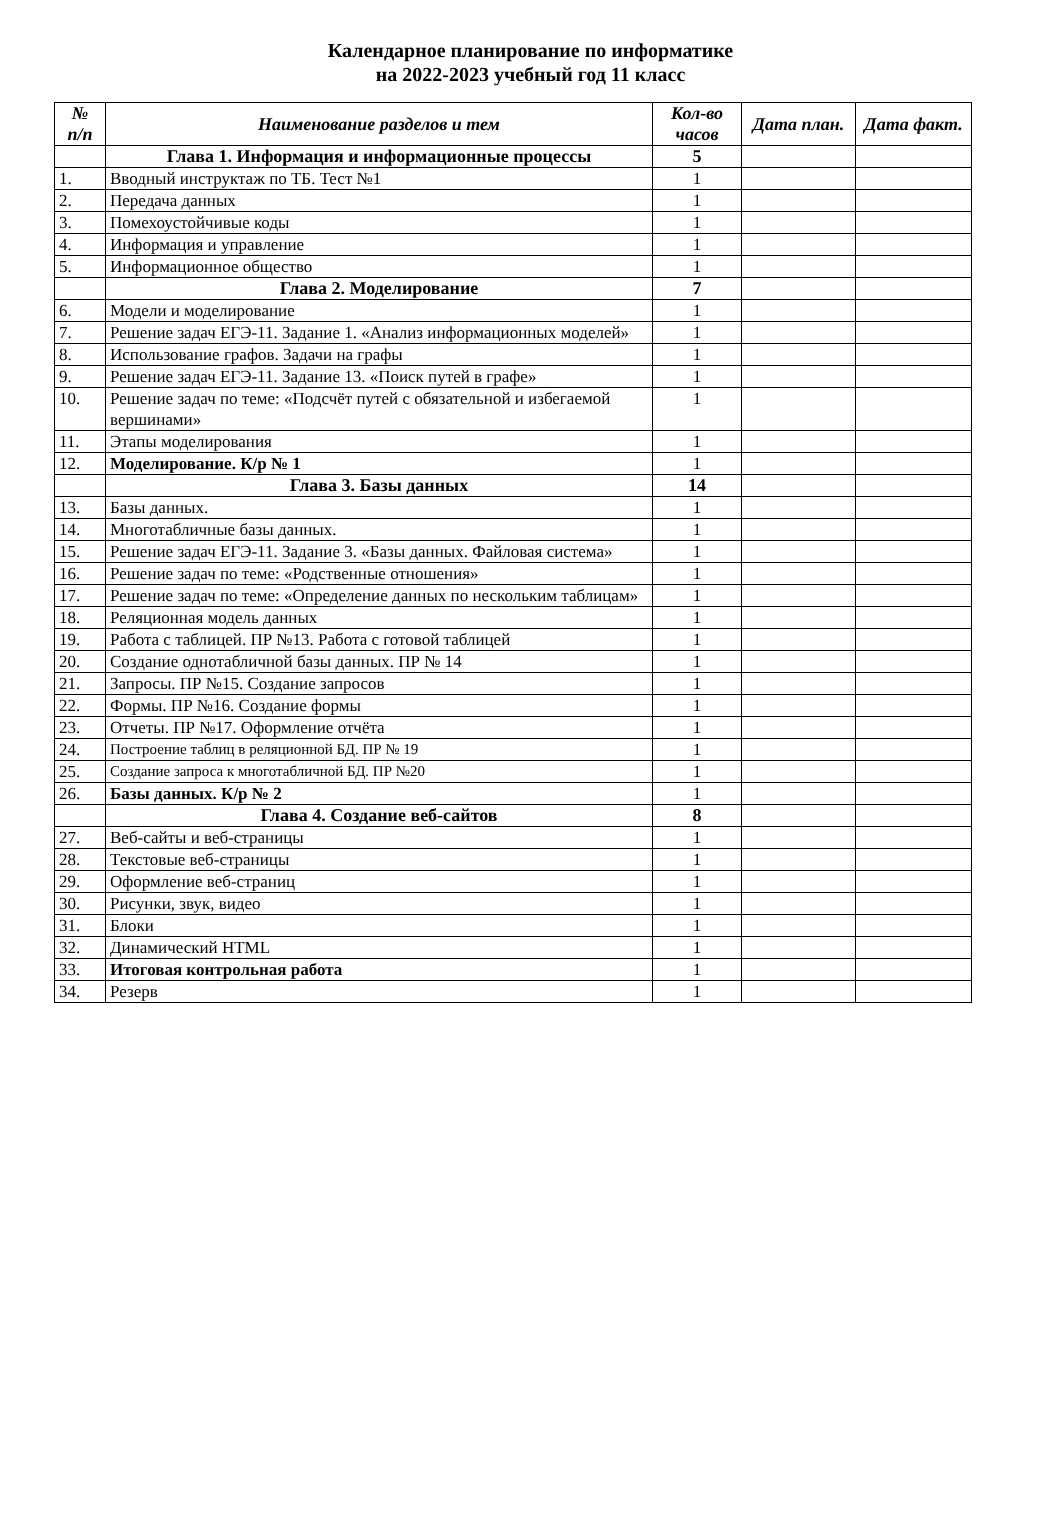Календарное планирование по информатике
на 2022-2023 учебный год 11 класс
| № п/п | Наименование разделов и тем | Кол-во часов | Дата план. | Дата факт. |
| --- | --- | --- | --- | --- |
| | Глава 1. Информация и информационные процессы | 5 | | |
| 1. | Вводный инструктаж по ТБ. Тест №1 | 1 | | |
| 2. | Передача данных | 1 | | |
| 3. | Помехоустойчивые коды | 1 | | |
| 4. | Информация и управление | 1 | | |
| 5. | Информационное общество | 1 | | |
| | Глава 2. Моделирование | 7 | | |
| 6. | Модели и моделирование | 1 | | |
| 7. | Решение задач ЕГЭ-11. Задание 1. «Анализ информационных моделей» | 1 | | |
| 8. | Использование графов. Задачи на графы | 1 | | |
| 9. | Решение задач ЕГЭ-11. Задание 13. «Поиск путей в графе» | 1 | | |
| 10. | Решение задач по теме: «Подсчёт путей с обязательной и избегаемой вершинами» | 1 | | |
| 11. | Этапы моделирования | 1 | | |
| 12. | Моделирование. К/р № 1 | 1 | | |
| | Глава 3. Базы данных | 14 | | |
| 13. | Базы данных. | 1 | | |
| 14. | Многотабличные базы данных. | 1 | | |
| 15. | Решение задач ЕГЭ-11. Задание 3. «Базы данных. Файловая система» | 1 | | |
| 16. | Решение задач по теме: «Родственные отношения» | 1 | | |
| 17. | Решение задач по теме: «Определение данных по нескольким таблицам» | 1 | | |
| 18. | Реляционная модель данных | 1 | | |
| 19. | Работа с таблицей. ПР №13. Работа с готовой таблицей | 1 | | |
| 20. | Создание однотабличной базы данных. ПР № 14 | 1 | | |
| 21. | Запросы. ПР №15. Создание запросов | 1 | | |
| 22. | Формы. ПР №16. Создание формы | 1 | | |
| 23. | Отчеты. ПР №17. Оформление отчёта | 1 | | |
| 24. | Построение таблиц в реляционной БД. ПР № 19 | 1 | | |
| 25. | Создание запроса к многотабличной БД. ПР №20 | 1 | | |
| 26. | Базы данных. К/р № 2 | 1 | | |
| | Глава 4. Создание веб-сайтов | 8 | | |
| 27. | Веб-сайты и веб-страницы | 1 | | |
| 28. | Текстовые веб-страницы | 1 | | |
| 29. | Оформление веб-страниц | 1 | | |
| 30. | Рисунки, звук, видео | 1 | | |
| 31. | Блоки | 1 | | |
| 32. | Динамический HTML | 1 | | |
| 33. | Итоговая контрольная работа | 1 | | |
| 34. | Резерв | 1 | | |